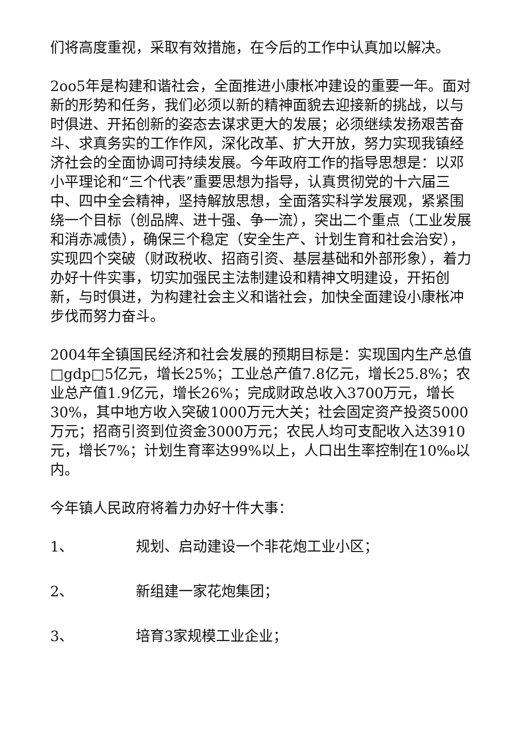们将高度重视，采取有效措施，在今后的工作中认真加以解决。
2oo5年是构建和谐社会，全面推进小康枨冲建设的重要一年。面对新的形势和任务，我们必须以新的精神面貌去迎接新的挑战，以与时俱进、开拓创新的姿态去谋求更大的发展；必须继续发扬艰苦奋斗、求真务实的工作作风，深化改革、扩大开放，努力实现我镇经济社会的全面协调可持续发展。今年政府工作的指导思想是：以邓小平理论和“三个代表”重要思想为指导，认真贯彻党的十六届三中、四中全会精神，坚持解放思想，全面落实科学发展观，紧紧围绕一个目标（创品牌、进十强、争一流），突出二个重点（工业发展和消赤减债），确保三个稳定（安全生产、计划生育和社会治安），实现四个突破（财政税收、招商引资、基层基础和外部形象），着力办好十件实事，切实加强民主法制建设和精神文明建设，开拓创新，与时俱进，为构建社会主义和谐社会，加快全面建设小康枨冲步伐而努力奋斗。
2004年全镇国民经济和社会发展的预期目标是：实现国内生产总值□gdp□5亿元，增长25%；工业总产值7.8亿元，增长25.8%；农业总产值1.9亿元，增长26%；完成财政总收入3700万元，增长30%，其中地方收入突破1000万元大关；社会固定资产投资5000万元；招商引资到位资金3000万元；农民人均可支配收入达3910元，增长7%；计划生育率达99%以上，人口出生率控制在10‰以内。
今年镇人民政府将着力办好十件大事：
1、 规划、启动建设一个非花炮工业小区；
2、 新组建一家花炮集团；
3、 培育3家规模工业企业；